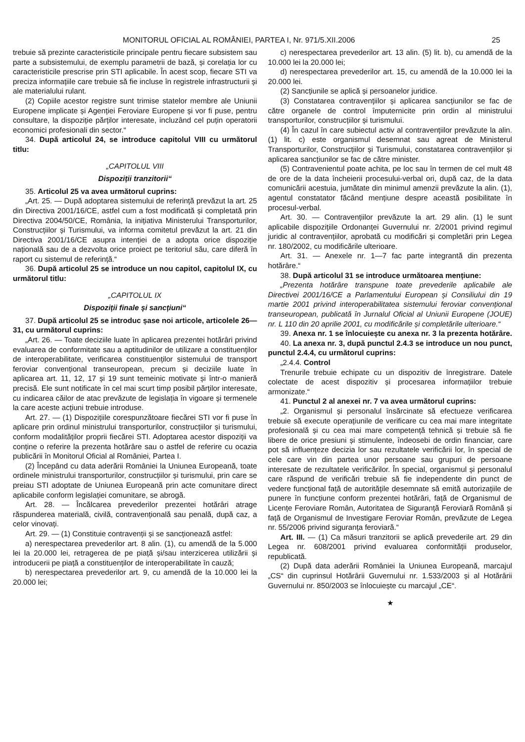MONITORUL OFICIAL AL ROMÂNIEI, PARTEA I, Nr. 971/5.XII.2006 25
trebuie să prezinte caracteristicile principale pentru fiecare subsistem sau parte a subsistemului, de exemplu parametrii de bază, și corelația lor cu caracteristicile prescrise prin STI aplicabile. În acest scop, fiecare STI va preciza informațiile care trebuie să fie incluse în registrele infrastructurii și ale materialului rulant.
(2) Copiile acestor registre sunt trimise statelor membre ale Uniunii Europene implicate și Agenției Feroviare Europene și vor fi puse, pentru consultare, la dispoziție părților interesate, incluzând cel puțin operatorii economici profesionali din sector.“
34. După articolul 24, se introduce capitolul VIII cu următorul titlu:
„CAPITOLUL VIII
Dispoziții tranzitorii“
35. Articolul 25 va avea următorul cuprins:
„Art. 25. — După adoptarea sistemului de referință prevăzut la art. 25 din Directiva 2001/16/CE, astfel cum a fost modificată și completată prin Directiva 2004/50/CE, România, la inițiativa Ministerului Transporturilor, Construcțiilor și Turismului, va informa comitetul prevăzut la art. 21 din Directiva 2001/16/CE asupra intenției de a adopta orice dispoziție națională sau de a dezvolta orice proiect pe teritoriul său, care diferă în raport cu sistemul de referință.“
36. După articolul 25 se introduce un nou capitol, capitolul IX, cu următorul titlu:
„CAPITOLUL IX
Dispoziții finale și sancțiuni“
37. După articolul 25 se introduc șase noi articole, articolele 26—31, cu următorul cuprins:
„Art. 26. — Toate deciziile luate în aplicarea prezentei hotărâri privind evaluarea de conformitate sau a aptitudinilor de utilizare a constituenților de interoperabilitate, verificarea constituenților sistemului de transport feroviar convențional transeuropean, precum și deciziile luate în aplicarea art. 11, 12, 17 și 19 sunt temeinic motivate și într-o manieră precisă. Ele sunt notificate în cel mai scurt timp posibil părților interesate, cu indicarea căilor de atac prevăzute de legislația în vigoare și termenele la care aceste acțiuni trebuie introduse.
Art. 27. — (1) Dispozițiile corespunzătoare fiecărei STI vor fi puse în aplicare prin ordinul ministrului transporturilor, construcțiilor și turismului, conform modalităților proprii fiecărei STI. Adoptarea acestor dispoziții va conține o referire la prezenta hotărâre sau o astfel de referire cu ocazia publicării în Monitorul Oficial al României, Partea I.
(2) Începând cu data aderării României la Uniunea Europeană, toate ordinele ministrului transporturilor, construcțiilor și turismului, prin care se preiau STI adoptate de Uniunea Europeană prin acte comunitare direct aplicabile conform legislației comunitare, se abrogă.
Art. 28. — Încălcarea prevederilor prezentei hotărâri atrage răspunderea materială, civilă, contravențională sau penală, după caz, a celor vinovați.
Art. 29. — (1) Constituie contravenții și se sancționează astfel:
a) nerespectarea prevederilor art. 8 alin. (1), cu amendă de la 5.000 lei la 20.000 lei, retragerea de pe piață și/sau interzicerea utilizării și introducerii pe piață a constituenților de interoperabilitate în cauză;
b) nerespectarea prevederilor art. 9, cu amendă de la 10.000 lei la 20.000 lei;
c) nerespectarea prevederilor art. 13 alin. (5) lit. b), cu amendă de la 10.000 lei la 20.000 lei;
d) nerespectarea prevederilor art. 15, cu amendă de la 10.000 lei la 20.000 lei.
(2) Sancțiunile se aplică și persoanelor juridice.
(3) Constatarea contravențiilor și aplicarea sancțiunilor se fac de către organele de control împuternicite prin ordin al ministrului transporturilor, construcțiilor și turismului.
(4) În cazul în care subiectul activ al contravențiilor prevăzute la alin. (1) lit. c) este organismul desemnat sau agreat de Ministerul Transporturilor, Construcțiilor și Turismului, constatarea contravențiilor și aplicarea sancțiunilor se fac de către minister.
(5) Contravenientul poate achita, pe loc sau în termen de cel mult 48 de ore de la data încheierii procesului-verbal ori, după caz, de la data comunicării acestuia, jumătate din minimul amenzii prevăzute la alin. (1), agentul constatator făcând mențiune despre această posibilitate în procesul-verbal.
Art. 30. — Contravențiilor prevăzute la art. 29 alin. (1) le sunt aplicabile dispozițiile Ordonanței Guvernului nr. 2/2001 privind regimul juridic al contravențiilor, aprobată cu modificări și completări prin Legea nr. 180/2002, cu modificările ulterioare.
Art. 31. — Anexele nr. 1—7 fac parte integrantă din prezenta hotărâre.“
38. După articolul 31 se introduce următoarea mențiune:
„Prezenta hotărâre transpune toate prevederile aplicabile ale Directivei 2001/16/CE a Parlamentului European și Consiliului din 19 martie 2001 privind interoperabilitatea sistemului feroviar convențional transeuropean, publicată în Jurnalul Oficial al Uniunii Europene (JOUE) nr. L 110 din 20 aprilie 2001, cu modificările și completările ulterioare.“
39. Anexa nr. 1 se înlocuiește cu anexa nr. 3 la prezenta hotărâre.
40. La anexa nr. 3, după punctul 2.4.3 se introduce un nou punct, punctul 2.4.4, cu următorul cuprins:
„2.4.4. Control
Trenurile trebuie echipate cu un dispozitiv de înregistrare. Datele colectate de acest dispozitiv și procesarea informațiilor trebuie armonizate.“
41. Punctul 2 al anexei nr. 7 va avea următorul cuprins:
„2. Organismul și personalul însărcinate să efectueze verificarea trebuie să execute operațiunile de verificare cu cea mai mare integritate profesională și cu cea mai mare competență tehnică și trebuie să fie libere de orice presiuni și stimulente, îndeosebi de ordin financiar, care pot să influențeze decizia lor sau rezultatele verificării lor, în special de cele care vin din partea unor persoane sau grupuri de persoane interesate de rezultatele verificărilor. În special, organismul și personalul care răspund de verificări trebuie să fie independente din punct de vedere funcțional față de autoritățile desemnate să emită autorizațiile de punere în funcțiune conform prezentei hotărâri, față de Organismul de Licențe Feroviare Român, Autoritatea de Siguranță Feroviară Română și față de Organismul de Investigare Feroviar Român, prevăzute de Legea nr. 55/2006 privind siguranța feroviară.“
Art. III. — (1) Ca măsuri tranzitorii se aplică prevederile art. 29 din Legea nr. 608/2001 privind evaluarea conformității produselor, republicată.
(2) După data aderării României la Uniunea Europeană, marcajul „CS“ din cuprinsul Hotărârii Guvernului nr. 1.533/2003 și al Hotărârii Guvernului nr. 850/2003 se înlocuiește cu marcajul „CE“.
★